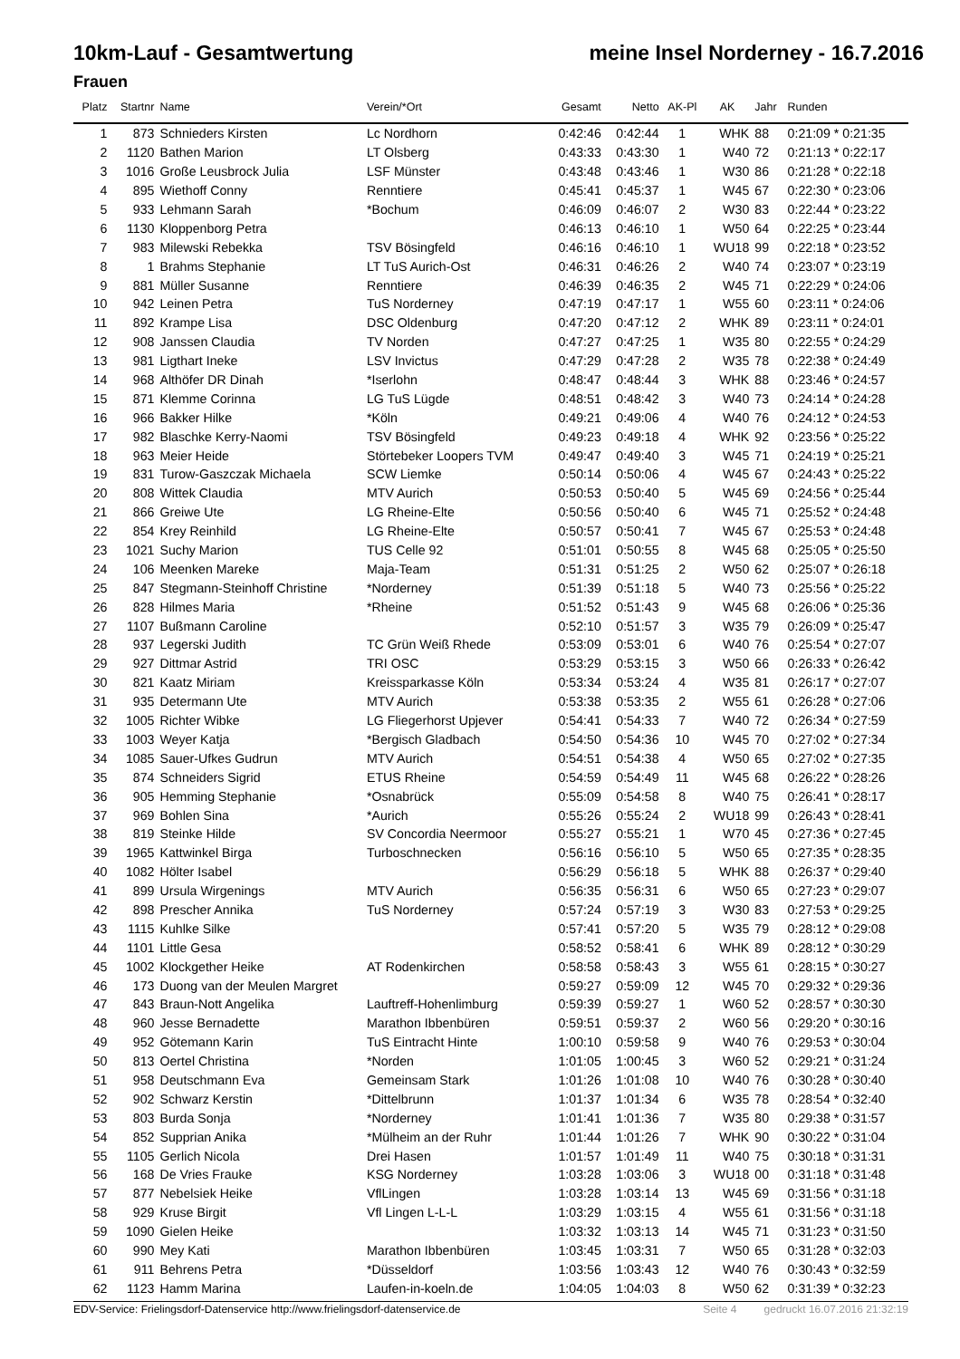10km-Lauf - Gesamtwertung meine Insel Norderney - 16.7.2016
Frauen
| Platz | Startnr | Name | Verein/*Ort | Gesamt | Netto | AK-Pl | AK | Jahr | Runden |
| --- | --- | --- | --- | --- | --- | --- | --- | --- | --- |
| 1 | 873 | Schnieders Kirsten | Lc Nordhorn | 0:42:46 | 0:42:44 | 1 | WHK | 88 | 0:21:09 * 0:21:35 |
| 2 | 1120 | Bathen Marion | LT Olsberg | 0:43:33 | 0:43:30 | 1 | W40 | 72 | 0:21:13 * 0:22:17 |
| 3 | 1016 | Große Leusbrock Julia | LSF Münster | 0:43:48 | 0:43:46 | 1 | W30 | 86 | 0:21:28 * 0:22:18 |
| 4 | 895 | Wiethoff Conny | Renntiere | 0:45:41 | 0:45:37 | 1 | W45 | 67 | 0:22:30 * 0:23:06 |
| 5 | 933 | Lehmann Sarah | *Bochum | 0:46:09 | 0:46:07 | 2 | W30 | 83 | 0:22:44 * 0:23:22 |
| 6 | 1130 | Kloppenborg Petra | | 0:46:13 | 0:46:10 | 1 | W50 | 64 | 0:22:25 * 0:23:44 |
| 7 | 983 | Milewski Rebekka | TSV Bösingfeld | 0:46:16 | 0:46:10 | 1 | WU18 | 99 | 0:22:18 * 0:23:52 |
| 8 | 1 | Brahms Stephanie | LT TuS Aurich-Ost | 0:46:31 | 0:46:26 | 2 | W40 | 74 | 0:23:07 * 0:23:19 |
| 9 | 881 | Müller Susanne | Renntiere | 0:46:39 | 0:46:35 | 2 | W45 | 71 | 0:22:29 * 0:24:06 |
| 10 | 942 | Leinen Petra | TuS Norderney | 0:47:19 | 0:47:17 | 1 | W55 | 60 | 0:23:11 * 0:24:06 |
| 11 | 892 | Krampe Lisa | DSC Oldenburg | 0:47:20 | 0:47:12 | 2 | WHK | 89 | 0:23:11 * 0:24:01 |
| 12 | 908 | Janssen Claudia | TV Norden | 0:47:27 | 0:47:25 | 1 | W35 | 80 | 0:22:55 * 0:24:29 |
| 13 | 981 | Ligthart Ineke | LSV Invictus | 0:47:29 | 0:47:28 | 2 | W35 | 78 | 0:22:38 * 0:24:49 |
| 14 | 968 | Althöfer DR Dinah | *Iserlohn | 0:48:47 | 0:48:44 | 3 | WHK | 88 | 0:23:46 * 0:24:57 |
| 15 | 871 | Klemme Corinna | LG TuS Lügde | 0:48:51 | 0:48:42 | 3 | W40 | 73 | 0:24:14 * 0:24:28 |
| 16 | 966 | Bakker Hilke | *Köln | 0:49:21 | 0:49:06 | 4 | W40 | 76 | 0:24:12 * 0:24:53 |
| 17 | 982 | Blaschke Kerry-Naomi | TSV Bösingfeld | 0:49:23 | 0:49:18 | 4 | WHK | 92 | 0:23:56 * 0:25:22 |
| 18 | 963 | Meier Heide | Störtebeker Loopers TVM | 0:49:47 | 0:49:40 | 3 | W45 | 71 | 0:24:19 * 0:25:21 |
| 19 | 831 | Turow-Gaszczak Michaela | SCW Liemke | 0:50:14 | 0:50:06 | 4 | W45 | 67 | 0:24:43 * 0:25:22 |
| 20 | 808 | Wittek Claudia | MTV Aurich | 0:50:53 | 0:50:40 | 5 | W45 | 69 | 0:24:56 * 0:25:44 |
| 21 | 866 | Greiwe Ute | LG Rheine-Elte | 0:50:56 | 0:50:40 | 6 | W45 | 71 | 0:25:52 * 0:24:48 |
| 22 | 854 | Krey Reinhild | LG Rheine-Elte | 0:50:57 | 0:50:41 | 7 | W45 | 67 | 0:25:53 * 0:24:48 |
| 23 | 1021 | Suchy Marion | TUS Celle 92 | 0:51:01 | 0:50:55 | 8 | W45 | 68 | 0:25:05 * 0:25:50 |
| 24 | 106 | Meenken Mareke | Maja-Team | 0:51:31 | 0:51:25 | 2 | W50 | 62 | 0:25:07 * 0:26:18 |
| 25 | 847 | Stegmann-Steinhoff Christine | *Norderney | 0:51:39 | 0:51:18 | 5 | W40 | 73 | 0:25:56 * 0:25:22 |
| 26 | 828 | Hilmes Maria | *Rheine | 0:51:52 | 0:51:43 | 9 | W45 | 68 | 0:26:06 * 0:25:36 |
| 27 | 1107 | Bußmann Caroline | | 0:52:10 | 0:51:57 | 3 | W35 | 79 | 0:26:09 * 0:25:47 |
| 28 | 937 | Legerski Judith | TC Grün Weiß Rhede | 0:53:09 | 0:53:01 | 6 | W40 | 76 | 0:25:54 * 0:27:07 |
| 29 | 927 | Dittmar Astrid | TRI OSC | 0:53:29 | 0:53:15 | 3 | W50 | 66 | 0:26:33 * 0:26:42 |
| 30 | 821 | Kaatz Miriam | Kreissparkasse Köln | 0:53:34 | 0:53:24 | 4 | W35 | 81 | 0:26:17 * 0:27:07 |
| 31 | 935 | Determann Ute | MTV Aurich | 0:53:38 | 0:53:35 | 2 | W55 | 61 | 0:26:28 * 0:27:06 |
| 32 | 1005 | Richter Wibke | LG Fliegerhorst Upjever | 0:54:41 | 0:54:33 | 7 | W40 | 72 | 0:26:34 * 0:27:59 |
| 33 | 1003 | Weyer Katja | *Bergisch Gladbach | 0:54:50 | 0:54:36 | 10 | W45 | 70 | 0:27:02 * 0:27:34 |
| 34 | 1085 | Sauer-Ufkes Gudrun | MTV Aurich | 0:54:51 | 0:54:38 | 4 | W50 | 65 | 0:27:02 * 0:27:35 |
| 35 | 874 | Schneiders Sigrid | ETUS Rheine | 0:54:59 | 0:54:49 | 11 | W45 | 68 | 0:26:22 * 0:28:26 |
| 36 | 905 | Hemming Stephanie | *Osnabrück | 0:55:09 | 0:54:58 | 8 | W40 | 75 | 0:26:41 * 0:28:17 |
| 37 | 969 | Bohlen Sina | *Aurich | 0:55:26 | 0:55:24 | 2 | WU18 | 99 | 0:26:43 * 0:28:41 |
| 38 | 819 | Steinke Hilde | SV Concordia Neermoor | 0:55:27 | 0:55:21 | 1 | W70 | 45 | 0:27:36 * 0:27:45 |
| 39 | 1965 | Kattwinkel Birga | Turboschnecken | 0:56:16 | 0:56:10 | 5 | W50 | 65 | 0:27:35 * 0:28:35 |
| 40 | 1082 | Hölter Isabel | | 0:56:29 | 0:56:18 | 5 | WHK | 88 | 0:26:37 * 0:29:40 |
| 41 | 899 | Ursula Wirgenings | MTV Aurich | 0:56:35 | 0:56:31 | 6 | W50 | 65 | 0:27:23 * 0:29:07 |
| 42 | 898 | Prescher Annika | TuS Norderney | 0:57:24 | 0:57:19 | 3 | W30 | 83 | 0:27:53 * 0:29:25 |
| 43 | 1115 | Kuhlke Silke | | 0:57:41 | 0:57:20 | 5 | W35 | 79 | 0:28:12 * 0:29:08 |
| 44 | 1101 | Little Gesa | | 0:58:52 | 0:58:41 | 6 | WHK | 89 | 0:28:12 * 0:30:29 |
| 45 | 1002 | Klockgether Heike | AT Rodenkirchen | 0:58:58 | 0:58:43 | 3 | W55 | 61 | 0:28:15 * 0:30:27 |
| 46 | 173 | Duong van der Meulen Margret | | 0:59:27 | 0:59:09 | 12 | W45 | 70 | 0:29:32 * 0:29:36 |
| 47 | 843 | Braun-Nott Angelika | Lauftreff-Hohenlimburg | 0:59:39 | 0:59:27 | 1 | W60 | 52 | 0:28:57 * 0:30:30 |
| 48 | 960 | Jesse Bernadette | Marathon Ibbenbüren | 0:59:51 | 0:59:37 | 2 | W60 | 56 | 0:29:20 * 0:30:16 |
| 49 | 952 | Götemann Karin | TuS Eintracht Hinte | 1:00:10 | 0:59:58 | 9 | W40 | 76 | 0:29:53 * 0:30:04 |
| 50 | 813 | Oertel Christina | *Norden | 1:01:05 | 1:00:45 | 3 | W60 | 52 | 0:29:21 * 0:31:24 |
| 51 | 958 | Deutschmann Eva | Gemeinsam Stark | 1:01:26 | 1:01:08 | 10 | W40 | 76 | 0:30:28 * 0:30:40 |
| 52 | 902 | Schwarz Kerstin | *Dittelbrunn | 1:01:37 | 1:01:34 | 6 | W35 | 78 | 0:28:54 * 0:32:40 |
| 53 | 803 | Burda Sonja | *Norderney | 1:01:41 | 1:01:36 | 7 | W35 | 80 | 0:29:38 * 0:31:57 |
| 54 | 852 | Supprian Anika | *Mülheim an der Ruhr | 1:01:44 | 1:01:26 | 7 | WHK | 90 | 0:30:22 * 0:31:04 |
| 55 | 1105 | Gerlich Nicola | Drei Hasen | 1:01:57 | 1:01:49 | 11 | W40 | 75 | 0:30:18 * 0:31:31 |
| 56 | 168 | De Vries Frauke | KSG Norderney | 1:03:28 | 1:03:06 | 3 | WU18 | 00 | 0:31:18 * 0:31:48 |
| 57 | 877 | Nebelsiek Heike | VflLingen | 1:03:28 | 1:03:14 | 13 | W45 | 69 | 0:31:56 * 0:31:18 |
| 58 | 929 | Kruse Birgit | Vfl Lingen L-L-L | 1:03:29 | 1:03:15 | 4 | W55 | 61 | 0:31:56 * 0:31:18 |
| 59 | 1090 | Gielen Heike | | 1:03:32 | 1:03:13 | 14 | W45 | 71 | 0:31:23 * 0:31:50 |
| 60 | 990 | Mey Kati | Marathon Ibbenbüren | 1:03:45 | 1:03:31 | 7 | W50 | 65 | 0:31:28 * 0:32:03 |
| 61 | 911 | Behrens Petra | *Düsseldorf | 1:03:56 | 1:03:43 | 12 | W40 | 76 | 0:30:43 * 0:32:59 |
| 62 | 1123 | Hamm Marina | Laufen-in-koeln.de | 1:04:05 | 1:04:03 | 8 | W50 | 62 | 0:31:39 * 0:32:23 |
EDV-Service: Frielingsdorf-Datenservice http://www.frielingsdorf-datenservice.de Seite 4 gedruckt 16.07.2016 21:32:19